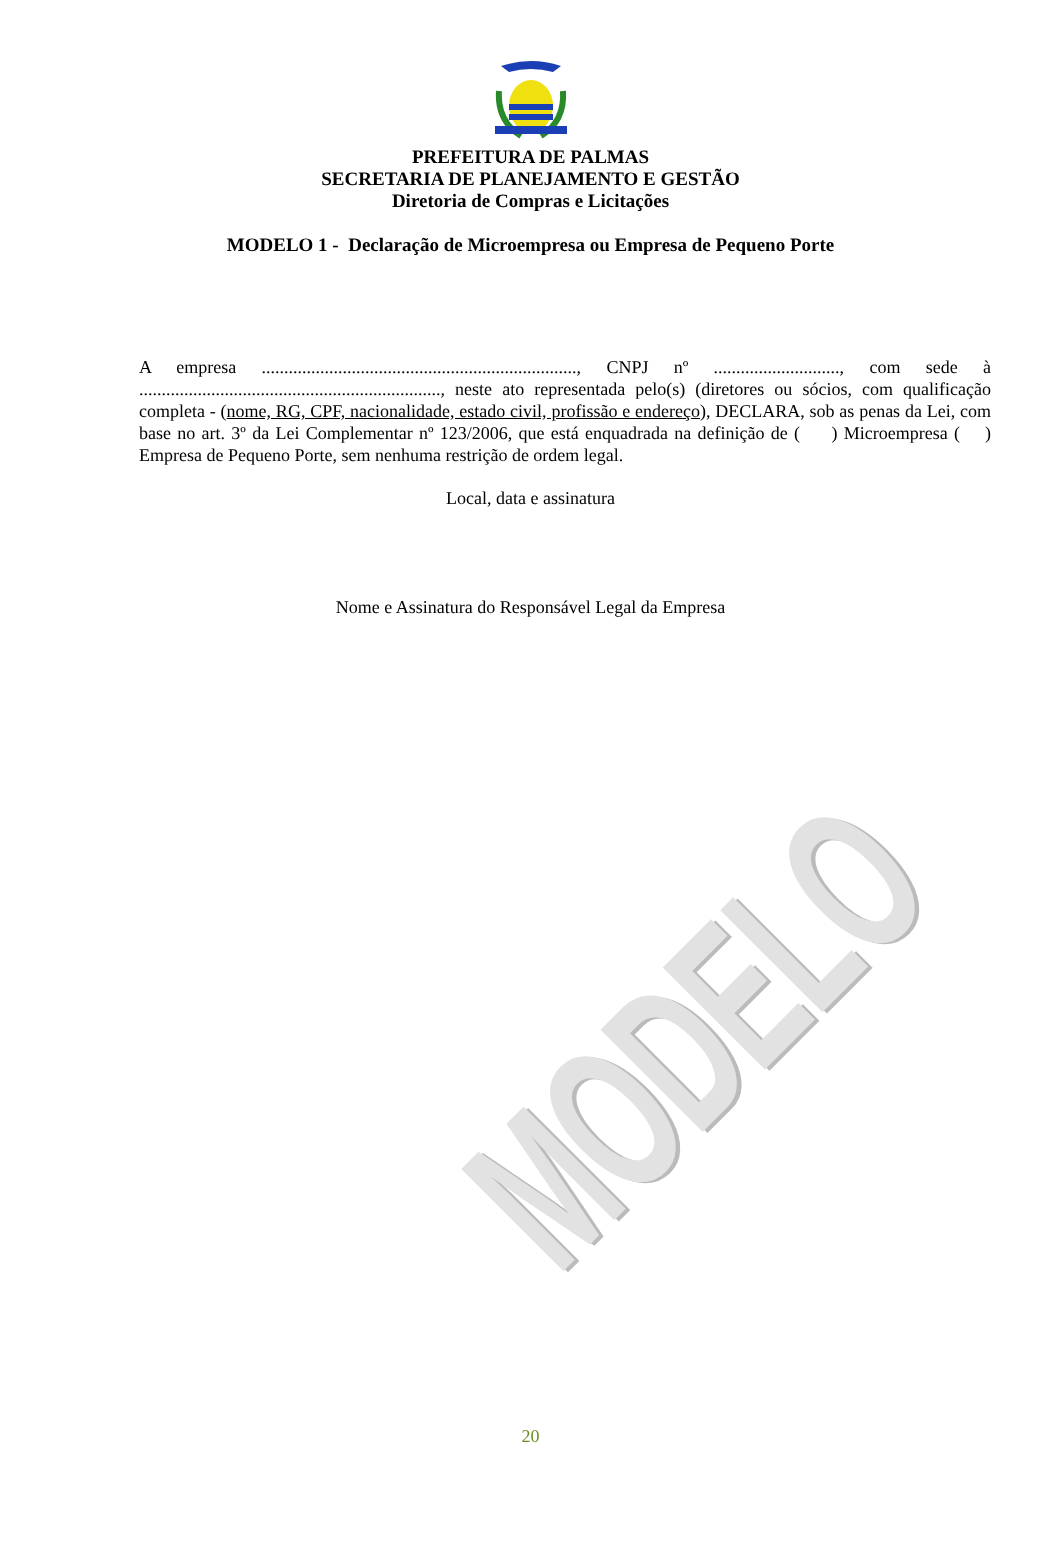PREFEITURA DE PALMAS
SECRETARIA DE PLANEJAMENTO E GESTÃO
Diretoria de Compras e Licitações
MODELO 1 - Declaração de Microempresa ou Empresa de Pequeno Porte
A empresa ......................................................................, CNPJ nº ............................, com sede à ..................................................................., neste ato representada pelo(s) (diretores ou sócios, com qualificação completa - (nome, RG, CPF, nacionalidade, estado civil, profissão e endereço), DECLARA, sob as penas da Lei, com base no art. 3º da Lei Complementar nº 123/2006, que está enquadrada na definição de ( ) Microempresa ( ) Empresa de Pequeno Porte, sem nenhuma restrição de ordem legal.
Local, data e assinatura
Nome e Assinatura do Responsável Legal da Empresa
MODELO
20